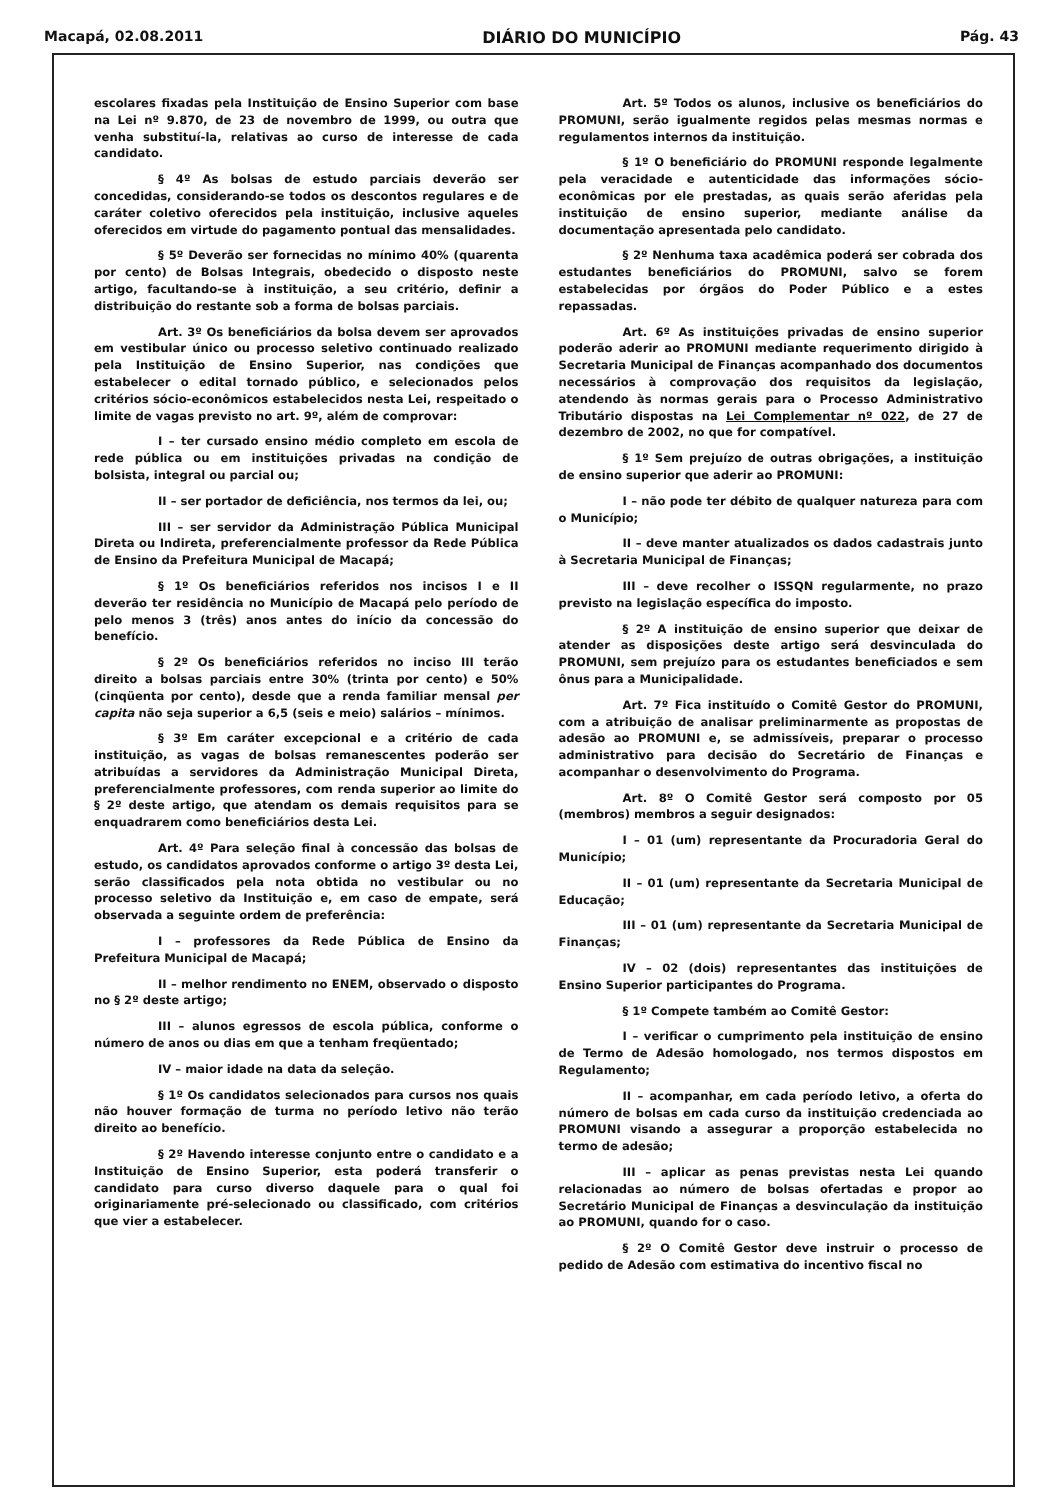Macapá, 02.08.2011 DIÁRIO DO MUNICÍPIO Pág. 43
escolares fixadas pela Instituição de Ensino Superior com base na Lei nº 9.870, de 23 de novembro de 1999, ou outra que venha substituí-la, relativas ao curso de interesse de cada candidato.
§ 4º As bolsas de estudo parciais deverão ser concedidas, considerando-se todos os descontos regulares e de caráter coletivo oferecidos pela instituição, inclusive aqueles oferecidos em virtude do pagamento pontual das mensalidades.
§ 5º Deverão ser fornecidas no mínimo 40% (quarenta por cento) de Bolsas Integrais, obedecido o disposto neste artigo, facultando-se à instituição, a seu critério, definir a distribuição do restante sob a forma de bolsas parciais.
Art. 3º Os beneficiários da bolsa devem ser aprovados em vestibular único ou processo seletivo continuado realizado pela Instituição de Ensino Superior, nas condições que estabelecer o edital tornado público, e selecionados pelos critérios sócio-econômicos estabelecidos nesta Lei, respeitado o limite de vagas previsto no art. 9º, além de comprovar:
I – ter cursado ensino médio completo em escola de rede pública ou em instituições privadas na condição de bolsista, integral ou parcial ou;
II – ser portador de deficiência, nos termos da lei, ou;
III – ser servidor da Administração Pública Municipal Direta ou Indireta, preferencialmente professor da Rede Pública de Ensino da Prefeitura Municipal de Macapá;
§ 1º Os beneficiários referidos nos incisos I e II deverão ter residência no Município de Macapá pelo período de pelo menos 3 (três) anos antes do início da concessão do benefício.
§ 2º Os beneficiários referidos no inciso III terão direito a bolsas parciais entre 30% (trinta por cento) e 50% (cinqüenta por cento), desde que a renda familiar mensal per capita não seja superior a 6,5 (seis e meio) salários – mínimos.
§ 3º Em caráter excepcional e a critério de cada instituição, as vagas de bolsas remanescentes poderão ser atribuídas a servidores da Administração Municipal Direta, preferencialmente professores, com renda superior ao limite do § 2º deste artigo, que atendam os demais requisitos para se enquadrarem como beneficiários desta Lei.
Art. 4º Para seleção final à concessão das bolsas de estudo, os candidatos aprovados conforme o artigo 3º desta Lei, serão classificados pela nota obtida no vestibular ou no processo seletivo da Instituição e, em caso de empate, será observada a seguinte ordem de preferência:
I – professores da Rede Pública de Ensino da Prefeitura Municipal de Macapá;
II – melhor rendimento no ENEM, observado o disposto no § 2º deste artigo;
III – alunos egressos de escola pública, conforme o número de anos ou dias em que a tenham freqüentado;
IV – maior idade na data da seleção.
§ 1º Os candidatos selecionados para cursos nos quais não houver formação de turma no período letivo não terão direito ao benefício.
§ 2º Havendo interesse conjunto entre o candidato e a Instituição de Ensino Superior, esta poderá transferir o candidato para curso diverso daquele para o qual foi originariamente pré-selecionado ou classificado, com critérios que vier a estabelecer.
Art. 5º Todos os alunos, inclusive os beneficiários do PROMUNI, serão igualmente regidos pelas mesmas normas e regulamentos internos da instituição.
§ 1º O beneficiário do PROMUNI responde legalmente pela veracidade e autenticidade das informações sócio-econômicas por ele prestadas, as quais serão aferidas pela instituição de ensino superior, mediante análise da documentação apresentada pelo candidato.
§ 2º Nenhuma taxa acadêmica poderá ser cobrada dos estudantes beneficiários do PROMUNI, salvo se forem estabelecidas por órgãos do Poder Público e a estes repassadas.
Art. 6º As instituições privadas de ensino superior poderão aderir ao PROMUNI mediante requerimento dirigido à Secretaria Municipal de Finanças acompanhado dos documentos necessários à comprovação dos requisitos da legislação, atendendo às normas gerais para o Processo Administrativo Tributário dispostas na Lei Complementar nº 022, de 27 de dezembro de 2002, no que for compatível.
§ 1º Sem prejuízo de outras obrigações, a instituição de ensino superior que aderir ao PROMUNI:
I – não pode ter débito de qualquer natureza para com o Município;
II – deve manter atualizados os dados cadastrais junto à Secretaria Municipal de Finanças;
III – deve recolher o ISSQN regularmente, no prazo previsto na legislação específica do imposto.
§ 2º A instituição de ensino superior que deixar de atender as disposições deste artigo será desvinculada do PROMUNI, sem prejuízo para os estudantes beneficiados e sem ônus para a Municipalidade.
Art. 7º Fica instituído o Comitê Gestor do PROMUNI, com a atribuição de analisar preliminarmente as propostas de adesão ao PROMUNI e, se admissíveis, preparar o processo administrativo para decisão do Secretário de Finanças e acompanhar o desenvolvimento do Programa.
Art. 8º O Comitê Gestor será composto por 05 (membros) membros a seguir designados:
I – 01 (um) representante da Procuradoria Geral do Município;
II – 01 (um) representante da Secretaria Municipal de Educação;
III – 01 (um) representante da Secretaria Municipal de Finanças;
IV – 02 (dois) representantes das instituições de Ensino Superior participantes do Programa.
§ 1º Compete também ao Comitê Gestor:
I – verificar o cumprimento pela instituição de ensino de Termo de Adesão homologado, nos termos dispostos em Regulamento;
II – acompanhar, em cada período letivo, a oferta do número de bolsas em cada curso da instituição credenciada ao PROMUNI visando a assegurar a proporção estabelecida no termo de adesão;
III – aplicar as penas previstas nesta Lei quando relacionadas ao número de bolsas ofertadas e propor ao Secretário Municipal de Finanças a desvinculação da instituição ao PROMUNI, quando for o caso.
§ 2º O Comitê Gestor deve instruir o processo de pedido de Adesão com estimativa do incentivo fiscal no